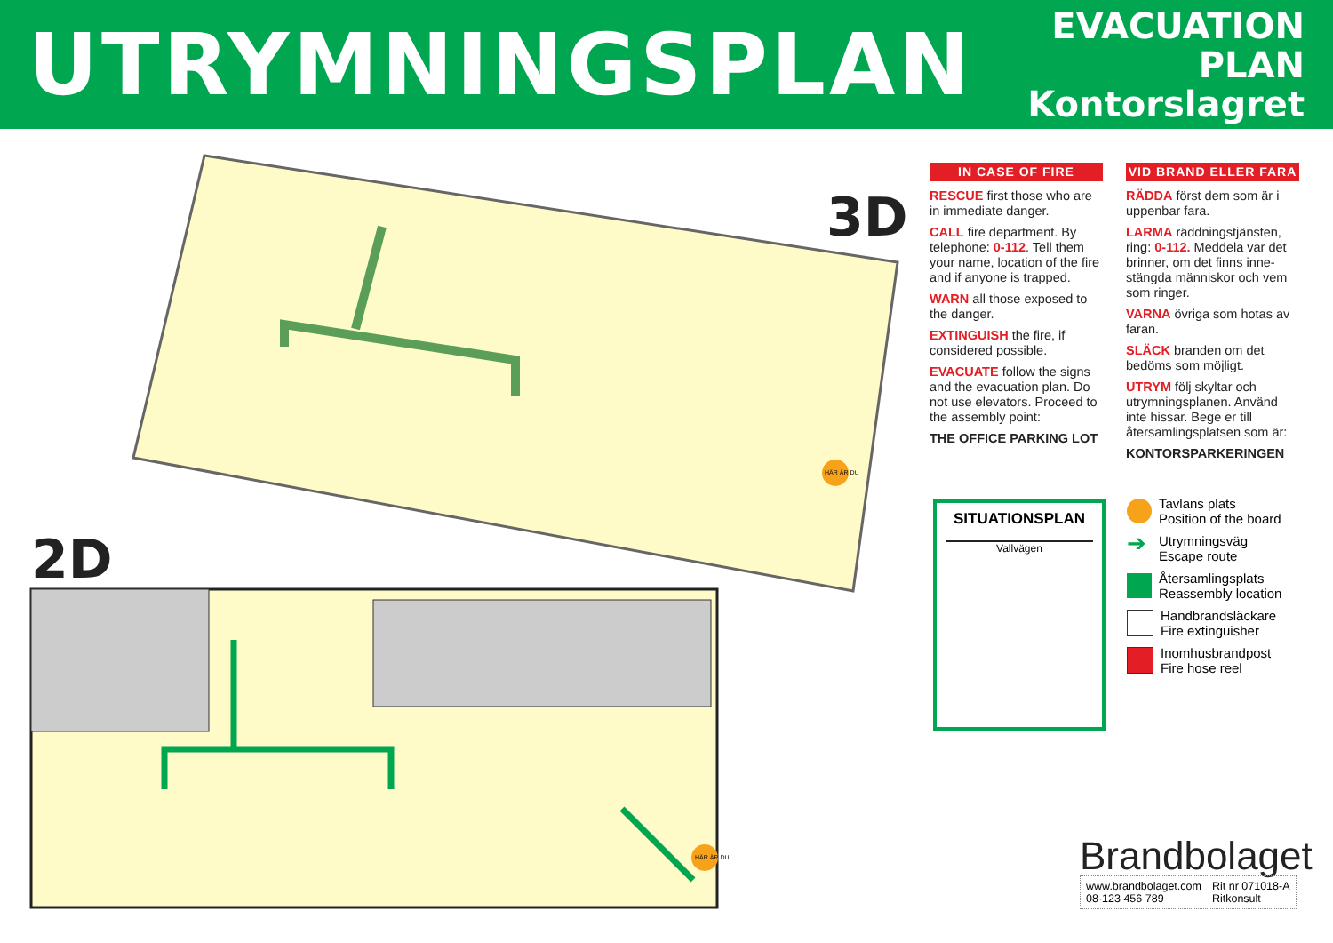UTRYMNINGSPLAN
EVACUATION PLAN
Kontorslagret
3D
2D
HÄR ÄR DU
HÄR ÄR DU
IN CASE OF FIRE
RESCUE first those who are in immediate danger.
CALL fire department. By telephone: 0-112. Tell them your name, location of the fire and if anyone is trapped.
WARN all those exposed to the danger.
EXTINGUISH the fire, if considered possible.
EVACUATE follow the signs and the evacuation plan. Do not use elevators. Proceed to the assembly point:
THE OFFICE PARKING LOT
VID BRAND ELLER FARA
RÄDDA först dem som är i uppenbar fara.
LARMA räddningstjänsten, ring: 0-112. Meddela var det brinner, om det finns inne-stängda människor och vem som ringer.
VARNA övriga som hotas av faran.
SLÄCK branden om det bedöms som möjligt.
UTRYM följ skyltar och utrymningsplanen. Använd inte hissar. Bege er till återsamlingsplatsen som är:
KONTORSPARKERINGEN
SITUATIONSPLAN
Vallvägen
Tavlans plats
Position of the board
➔ Utrymningsväg
Escape route
Återsamlingsplats
Reassembly location
Handbrandsläckare
Fire extinguisher
Inomhusbrandpost
Fire hose reel
Brandbolaget
www.brandbolaget.com
08-123 456 789
Rit nr 071018-A
Ritkonsult